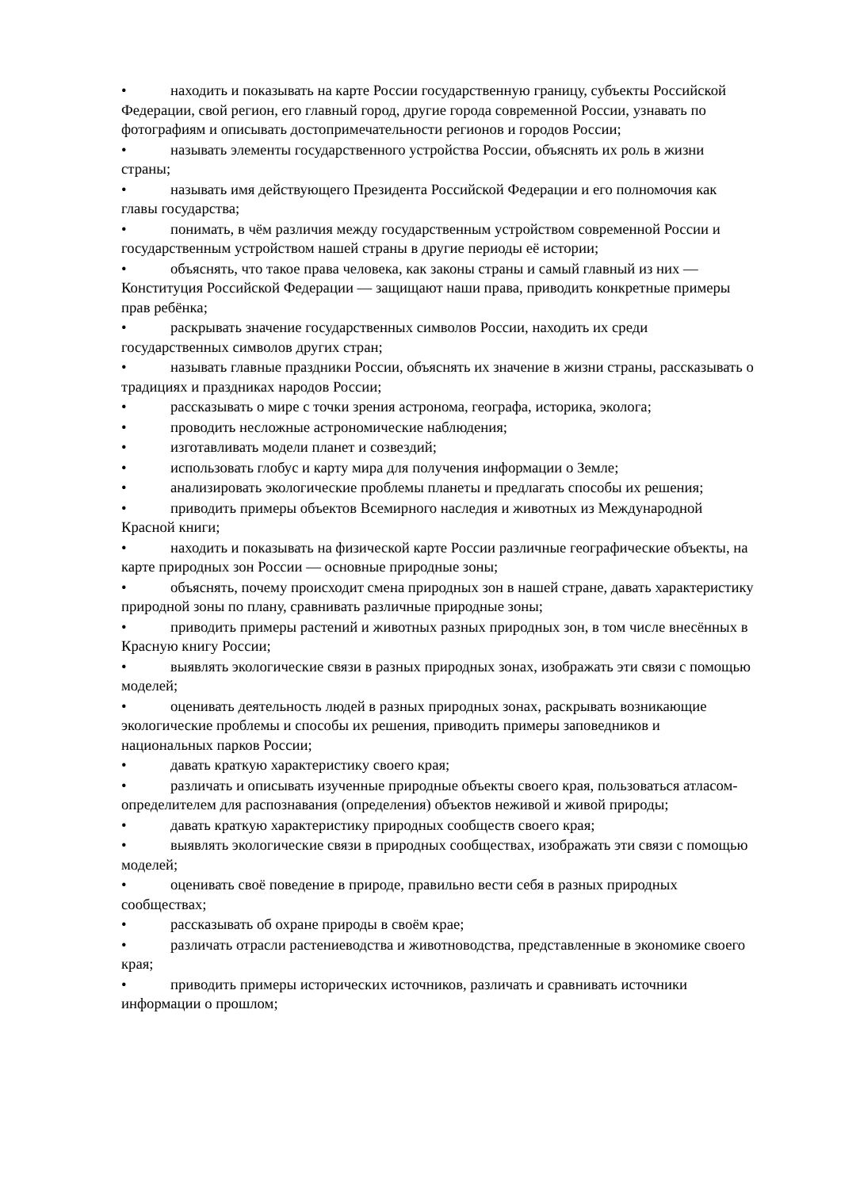• находить и показывать на карте России государственную границу, субъекты Российской Федерации, свой регион, его главный город, другие города современной России, узнавать по фотографиям и описывать достопримечательности регионов и городов России;
• называть элементы государственного устройства России, объяснять их роль в жизни страны;
• называть имя действующего Президента Российской Федерации и его полномочия как главы государства;
• понимать, в чём различия между государственным устройством современной России и государственным устройством нашей страны в другие периоды её истории;
• объяснять, что такое права человека, как законы страны и самый главный из них — Конституция Российской Федерации — защищают наши права, приводить конкретные примеры прав ребёнка;
• раскрывать значение государственных символов России, находить их среди государственных символов других стран;
• называть главные праздники России, объяснять их значение в жизни страны, рассказывать о традициях и праздниках народов России;
• рассказывать о мире с точки зрения астронома, географа, историка, эколога;
• проводить несложные астрономические наблюдения;
• изготавливать модели планет и созвездий;
• использовать глобус и карту мира для получения информации о Земле;
• анализировать экологические проблемы планеты и предлагать способы их решения;
• приводить примеры объектов Всемирного наследия и животных из Международной Красной книги;
• находить и показывать на физической карте России различные географические объекты, на карте природных зон России — основные природные зоны;
• объяснять, почему происходит смена природных зон в нашей стране, давать характеристику природной зоны по плану, сравнивать различные природные зоны;
• приводить примеры растений и животных разных природных зон, в том числе внесённых в Красную книгу России;
• выявлять экологические связи в разных природных зонах, изображать эти связи с помощью моделей;
• оценивать деятельность людей в разных природных зонах, раскрывать возникающие экологические проблемы и способы их решения, приводить примеры заповедников и национальных парков России;
• давать краткую характеристику своего края;
• различать и описывать изученные природные объекты своего края, пользоваться атласом-определителем для распознавания (определения) объектов неживой и живой природы;
• давать краткую характеристику природных сообществ своего края;
• выявлять экологические связи в природных сообществах, изображать эти связи с помощью моделей;
• оценивать своё поведение в природе, правильно вести себя в разных природных сообществах;
• рассказывать об охране природы в своём крае;
• различать отрасли растениеводства и животноводства, представленные в экономике своего края;
• приводить примеры исторических источников, различать и сравнивать источники информации о прошлом;